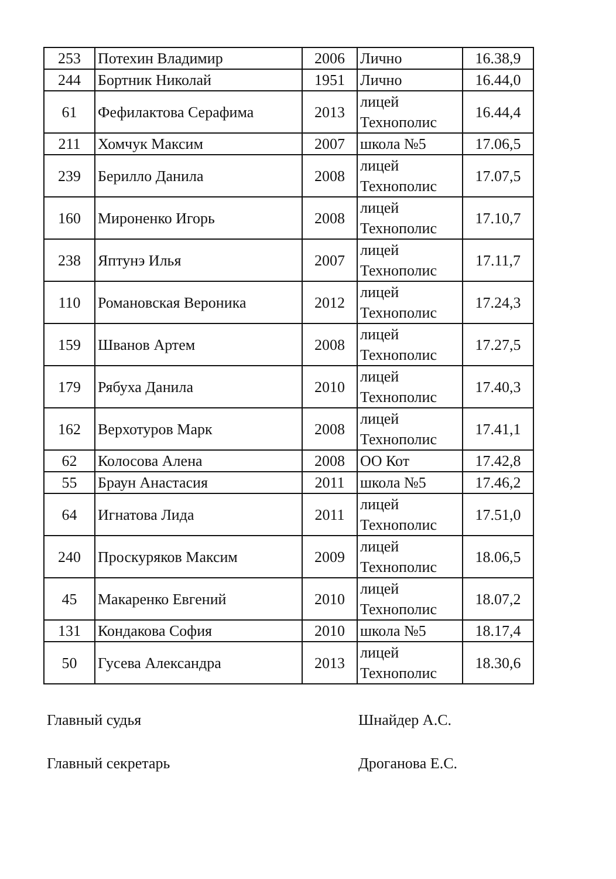| 253 | Потехин Владимир | 2006 | Лично | 16.38,9 |
| 244 | Бортник Николай | 1951 | Лично | 16.44,0 |
| 61 | Фефилактова Серафима | 2013 | лицей Технополис | 16.44,4 |
| 211 | Хомчук Максим | 2007 | школа №5 | 17.06,5 |
| 239 | Берилло Данила | 2008 | лицей Технополис | 17.07,5 |
| 160 | Мироненко Игорь | 2008 | лицей Технополис | 17.10,7 |
| 238 | Яптунэ Илья | 2007 | лицей Технополис | 17.11,7 |
| 110 | Романовская Вероника | 2012 | лицей Технополис | 17.24,3 |
| 159 | Шванов Артем | 2008 | лицей Технополис | 17.27,5 |
| 179 | Рябуха Данила | 2010 | лицей Технополис | 17.40,3 |
| 162 | Верхотуров Марк | 2008 | лицей Технополис | 17.41,1 |
| 62 | Колосова Алена | 2008 | ОО Кот | 17.42,8 |
| 55 | Браун Анастасия | 2011 | школа №5 | 17.46,2 |
| 64 | Игнатова Лида | 2011 | лицей Технополис | 17.51,0 |
| 240 | Проскуряков Максим | 2009 | лицей Технополис | 18.06,5 |
| 45 | Макаренко Евгений | 2010 | лицей Технополис | 18.07,2 |
| 131 | Кондакова София | 2010 | школа №5 | 18.17,4 |
| 50 | Гусева Александра | 2013 | лицей Технополис | 18.30,6 |
Главный судья Шнайдер А.С.
Главный секретарь Дроганова Е.С.